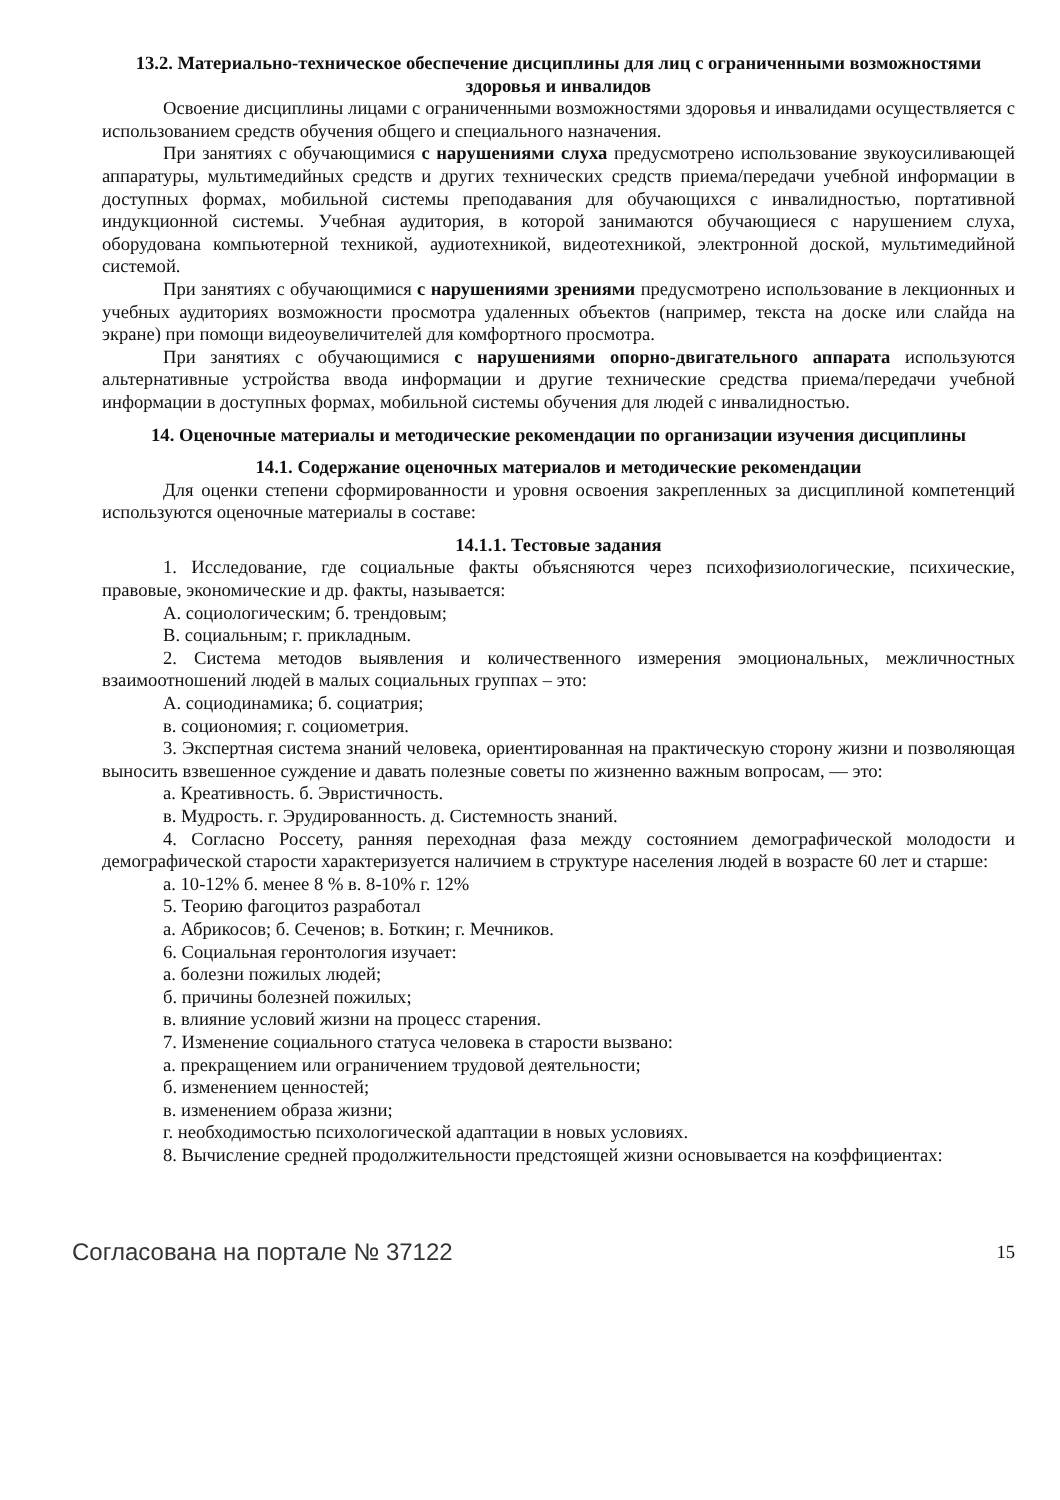13.2. Материально-техническое обеспечение дисциплины для лиц с ограниченными возможностями здоровья и инвалидов
Освоение дисциплины лицами с ограниченными возможностями здоровья и инвалидами осуществляется с использованием средств обучения общего и специального назначения.
При занятиях с обучающимися с нарушениями слуха предусмотрено использование звукоусиливающей аппаратуры, мультимедийных средств и других технических средств приема/передачи учебной информации в доступных формах, мобильной системы преподавания для обучающихся с инвалидностью, портативной индукционной системы. Учебная аудитория, в которой занимаются обучающиеся с нарушением слуха, оборудована компьютерной техникой, аудиотехникой, видеотехникой, электронной доской, мультимедийной системой.
При занятиях с обучающимися с нарушениями зрениями предусмотрено использование в лекционных и учебных аудиториях возможности просмотра удаленных объектов (например, текста на доске или слайда на экране) при помощи видеоувеличителей для комфортного просмотра.
При занятиях с обучающимися с нарушениями опорно-двигательного аппарата используются альтернативные устройства ввода информации и другие технические средства приема/передачи учебной информации в доступных формах, мобильной системы обучения для людей с инвалидностью.
14. Оценочные материалы и методические рекомендации по организации изучения дисциплины
14.1. Содержание оценочных материалов и методические рекомендации
Для оценки степени сформированности и уровня освоения закрепленных за дисциплиной компетенций используются оценочные материалы в составе:
14.1.1. Тестовые задания
1. Исследование, где социальные факты объясняются через психофизиологические, психические, правовые, экономические и др. факты, называется:
А. социологическим; б. трендовым;
В. социальным; г. прикладным.
2. Система методов выявления и количественного измерения эмоциональных, межличностных взаимоотношений людей в малых социальных группах – это:
А. социодинамика; б. социатрия;
в. социономия; г. социометрия.
3. Экспертная система знаний человека, ориентированная на практическую сторону жизни и позволяющая выносить взвешенное суждение и давать полезные советы по жизненно важным вопросам, — это:
а. Креативность. б. Эвристичность.
в. Мудрость. г. Эрудированность. д. Системность знаний.
4. Согласно Россету, ранняя переходная фаза между состоянием демографической молодости и демографической старости характеризуется наличием в структуре населения людей в возрасте 60 лет и старше:
а. 10-12% б. менее 8 % в. 8-10% г. 12%
5. Теорию фагоцитоз разработал
а. Абрикосов; б. Сеченов; в. Боткин; г. Мечников.
6. Социальная геронтология изучает:
а. болезни пожилых людей;
б. причины болезней пожилых;
в. влияние условий жизни на процесс старения.
7. Изменение социального статуса человека в старости вызвано:
а. прекращением или ограничением трудовой деятельности;
б. изменением ценностей;
в. изменением образа жизни;
г. необходимостью психологической адаптации в новых условиях.
8. Вычисление средней продолжительности предстоящей жизни основывается на коэффициентах:
Согласована на портале № 37122 15